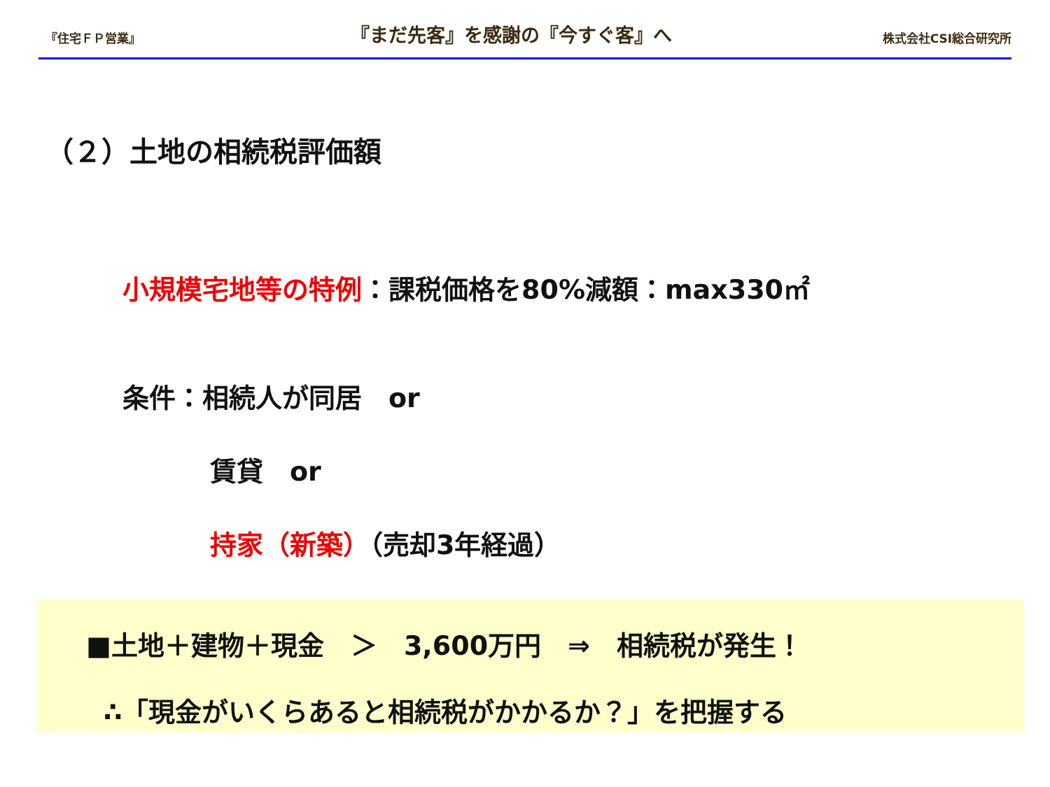『住宅ＦＰ営業』 『まだ先客』を感謝の『今すぐ客』へ 株式会社CSI総合研究所
（２）土地の相続税評価額
小規模宅地等の特例：課税価格を80%減額：max330㎡
条件：相続人が同居　or
賃貸　or
持家（新築）（売却3年経過）
■土地＋建物＋現金　＞　3,600万円　⇒　相続税が発生！
∴「現金がいくらあると相続税がかかるか？」を把握する